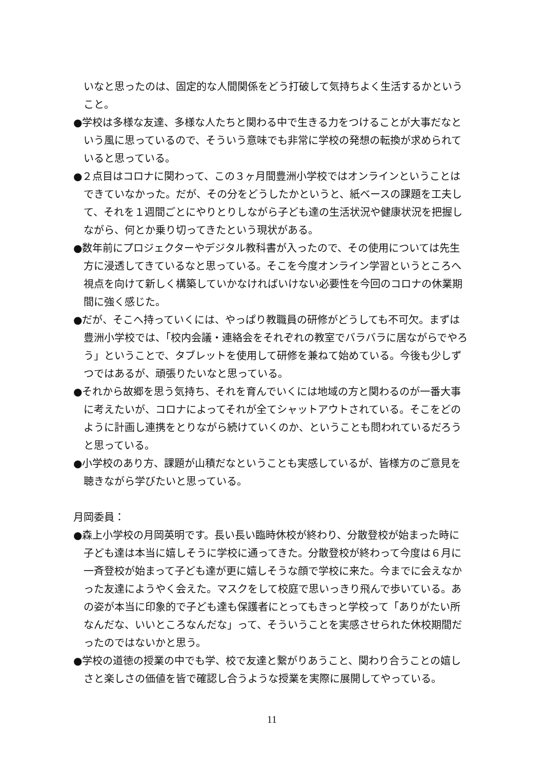いなと思ったのは、固定的な人間関係をどう打破して気持ちよく生活するかということ。
●学校は多様な友達、多様な人たちと関わる中で生きる力をつけることが大事だなという風に思っているので、そういう意味でも非常に学校の発想の転換が求められていると思っている。
●２点目はコロナに関わって、この３ヶ月間豊洲小学校ではオンラインということはできていなかった。だが、その分をどうしたかというと、紙ベースの課題を工夫して、それを１週間ごとにやりとりしながら子ども達の生活状況や健康状況を把握しながら、何とか乗り切ってきたという現状がある。
●数年前にプロジェクターやデジタル教科書が入ったので、その使用については先生方に浸透してきているなと思っている。そこを今度オンライン学習というところへ視点を向けて新しく構築していかなければいけない必要性を今回のコロナの休業期間に強く感じた。
●だが、そこへ持っていくには、やっぱり教職員の研修がどうしても不可欠。まずは豊洲小学校では、「校内会議・連絡会をそれぞれの教室でバラバラに居ながらでやろう」ということで、タブレットを使用して研修を兼ねて始めている。今後も少しずつではあるが、頑張りたいなと思っている。
●それから故郷を思う気持ち、それを育んでいくには地域の方と関わるのが一番大事に考えたいが、コロナによってそれが全てシャットアウトされている。そこをどのように計画し連携をとりながら続けていくのか、ということも問われているだろうと思っている。
●小学校のあり方、課題が山積だなということも実感しているが、皆様方のご意見を聴きながら学びたいと思っている。
月岡委員：
●森上小学校の月岡英明です。長い長い臨時休校が終わり、分散登校が始まった時に子ども達は本当に嬉しそうに学校に通ってきた。分散登校が終わって今度は６月に一斉登校が始まって子ども達が更に嬉しそうな顔で学校に来た。今までに会えなかった友達にようやく会えた。マスクをして校庭で思いっきり飛んで歩いている。あの姿が本当に印象的で子ども達も保護者にとってもきっと学校って「ありがたい所なんだな、いいところなんだな」って、そういうことを実感させられた休校期間だったのではないかと思う。
●学校の道徳の授業の中でも学、校で友達と繋がりあうこと、関わり合うことの嬉しさと楽しさの価値を皆で確認し合うような授業を実際に展開してやっている。
11